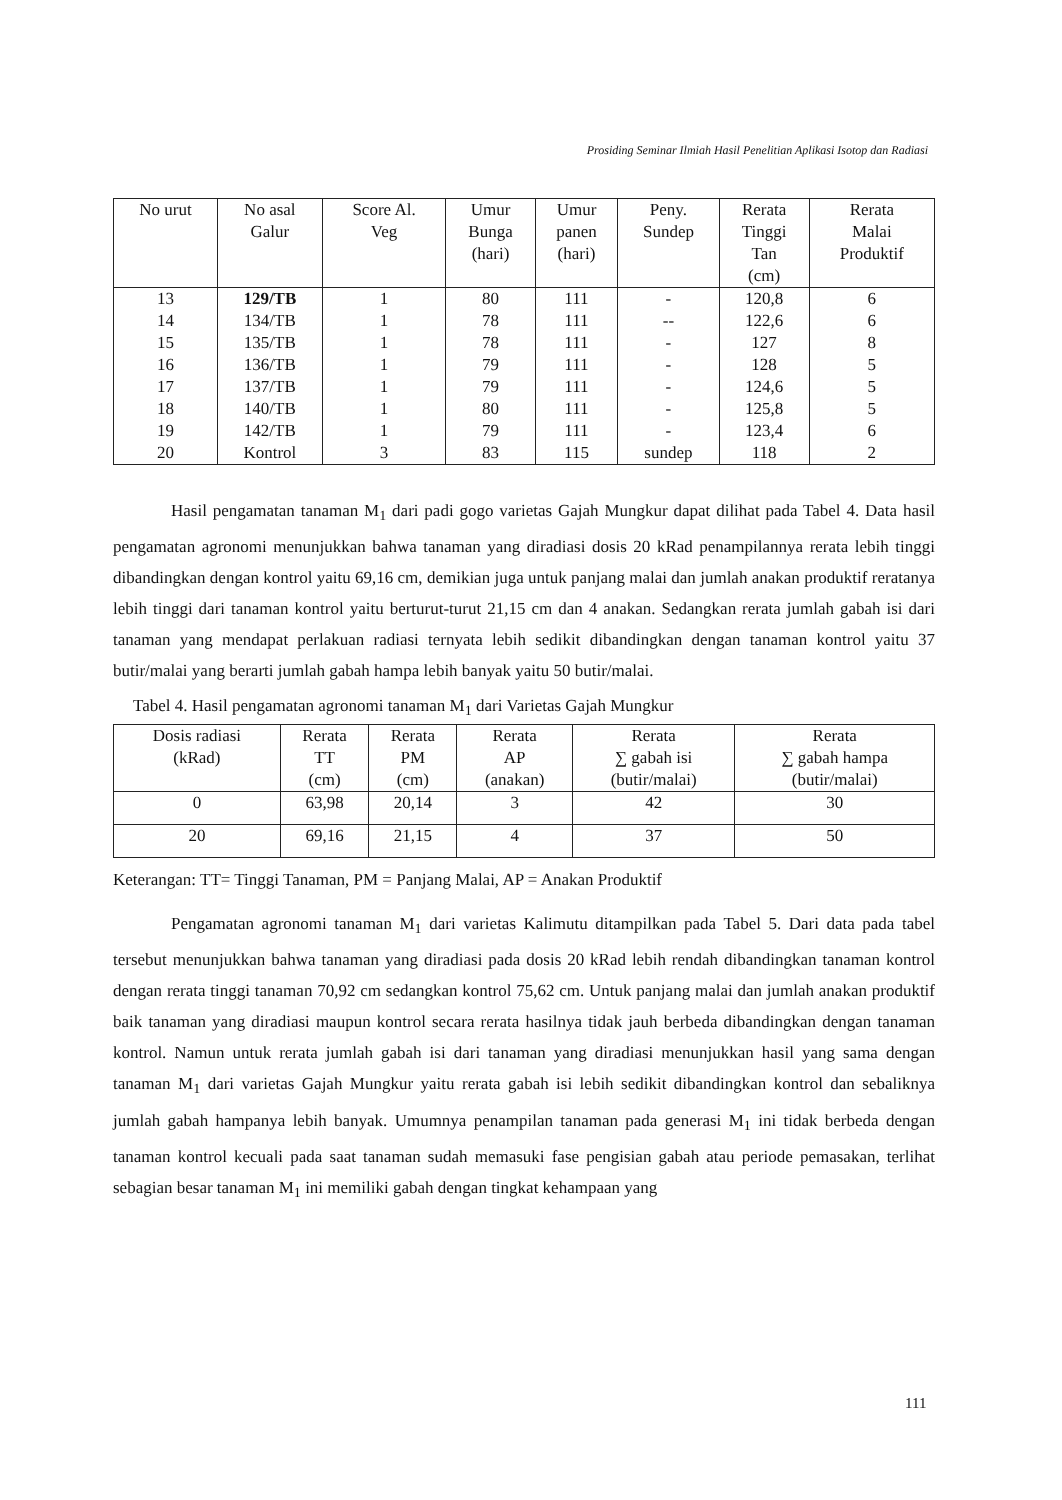Prosiding Seminar Ilmiah Hasil Penelitian Aplikasi Isotop dan Radiasi
| No urut | No asal Galur | Score Al. Veg | Umur Bunga (hari) | Umur panen (hari) | Peny. Sundep | Rerata Tinggi Tan (cm) | Rerata Malai Produktif |
| --- | --- | --- | --- | --- | --- | --- | --- |
| 13 | 129/TB | 1 | 80 | 111 | - | 120,8 | 6 |
| 14 | 134/TB | 1 | 78 | 111 | -- | 122,6 | 6 |
| 15 | 135/TB | 1 | 78 | 111 | - | 127 | 8 |
| 16 | 136/TB | 1 | 79 | 111 | - | 128 | 5 |
| 17 | 137/TB | 1 | 79 | 111 | - | 124,6 | 5 |
| 18 | 140/TB | 1 | 80 | 111 | - | 125,8 | 5 |
| 19 | 142/TB | 1 | 79 | 111 | - | 123,4 | 6 |
| 20 | Kontrol | 3 | 83 | 115 | sundep | 118 | 2 |
Hasil pengamatan tanaman M<sub>1</sub> dari padi gogo varietas Gajah Mungkur dapat dilihat pada Tabel 4. Data hasil pengamatan agronomi menunjukkan bahwa tanaman yang diradiasi dosis 20 kRad penampilannya rerata lebih tinggi dibandingkan dengan kontrol yaitu 69,16 cm, demikian juga untuk panjang malai dan jumlah anakan produktif reratanya lebih tinggi dari tanaman kontrol yaitu berturut-turut 21,15 cm dan 4 anakan. Sedangkan rerata jumlah gabah isi dari tanaman yang mendapat perlakuan radiasi ternyata lebih sedikit dibandingkan dengan tanaman kontrol yaitu 37 butir/malai yang berarti jumlah gabah hampa lebih banyak yaitu 50 butir/malai.
Tabel 4. Hasil pengamatan agronomi tanaman M<sub>1</sub> dari Varietas Gajah Mungkur
| Dosis radiasi (kRad) | Rerata TT (cm) | Rerata PM (cm) | Rerata AP (anakan) | Rerata ∑ gabah isi (butir/malai) | Rerata ∑ gabah hampa (butir/malai) |
| --- | --- | --- | --- | --- | --- |
| 0 | 63,98 | 20,14 | 3 | 42 | 30 |
| 20 | 69,16 | 21,15 | 4 | 37 | 50 |
Keterangan: TT= Tinggi Tanaman, PM = Panjang Malai, AP = Anakan Produktif
Pengamatan agronomi tanaman M<sub>1</sub> dari varietas Kalimutu ditampilkan pada Tabel 5. Dari data pada tabel tersebut menunjukkan bahwa tanaman yang diradiasi pada dosis 20 kRad lebih rendah dibandingkan tanaman kontrol dengan rerata tinggi tanaman 70,92 cm sedangkan kontrol 75,62 cm. Untuk panjang malai dan jumlah anakan produktif baik tanaman yang diradiasi maupun kontrol secara rerata hasilnya tidak jauh berbeda dibandingkan dengan tanaman kontrol. Namun untuk rerata jumlah gabah isi dari tanaman yang diradiasi menunjukkan hasil yang sama dengan tanaman M<sub>1</sub> dari varietas Gajah Mungkur yaitu rerata gabah isi lebih sedikit dibandingkan kontrol dan sebaliknya jumlah gabah hampanya lebih banyak. Umumnya penampilan tanaman pada generasi M<sub>1</sub> ini tidak berbeda dengan tanaman kontrol kecuali pada saat tanaman sudah memasuki fase pengisian gabah atau periode pemasakan, terlihat sebagian besar tanaman M<sub>1</sub> ini memiliki gabah dengan tingkat kehampaan yang
111